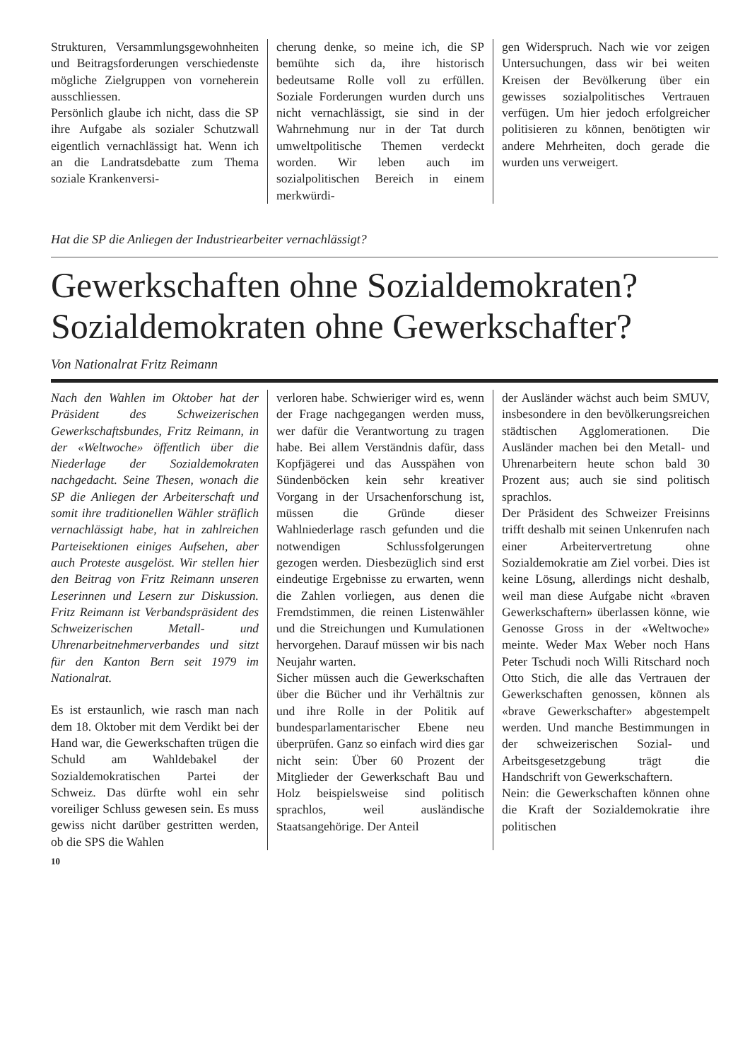Strukturen, Versammlungsgewohnheiten und Beitragsforderungen verschiedenste mögliche Zielgruppen von vorneherein ausschliessen.
Persönlich glaube ich nicht, dass die SP ihre Aufgabe als sozialer Schutzwall eigentlich vernachlässigt hat. Wenn ich an die Landratsdebatte zum Thema soziale Krankenversi-
cherung denke, so meine ich, die SP bemühte sich da, ihre historisch bedeutsame Rolle voll zu erfüllen. Soziale Forderungen wurden durch uns nicht vernachlässigt, sie sind in der Wahrnehmung nur in der Tat durch umweltpolitische Themen verdeckt worden. Wir leben auch im sozialpolitischen Bereich in einem merkwürdi-
gen Widerspruch. Nach wie vor zeigen Untersuchungen, dass wir bei weiten Kreisen der Bevölkerung über ein gewisses sozialpolitisches Vertrauen verfügen. Um hier jedoch erfolgreicher politisieren zu können, benötigten wir andere Mehrheiten, doch gerade die wurden uns verweigert.
Hat die SP die Anliegen der Industriearbeiter vernachlässigt?
Gewerkschaften ohne Sozialdemokraten?
Sozialdemokraten ohne Gewerkschafter?
Von Nationalrat Fritz Reimann
Nach den Wahlen im Oktober hat der Präsident des Schweizerischen Gewerkschaftsbundes, Fritz Reimann, in der «Weltwoche» öffentlich über die Niederlage der Sozialdemokraten nachgedacht. Seine Thesen, wonach die SP die Anliegen der Arbeiterschaft und somit ihre traditionellen Wähler sträflich vernachlässigt habe, hat in zahlreichen Parteisektionen einiges Aufsehen, aber auch Proteste ausgelöst. Wir stellen hier den Beitrag von Fritz Reimann unseren Leserinnen und Lesern zur Diskussion. Fritz Reimann ist Verbandspräsident des Schweizerischen Metall- und Uhrenarbeitnehmerverbandes und sitzt für den Kanton Bern seit 1979 im Nationalrat.
Es ist erstaunlich, wie rasch man nach dem 18. Oktober mit dem Verdikt bei der Hand war, die Gewerkschaften trügen die Schuld am Wahldebakel der Sozialdemokratischen Partei der Schweiz. Das dürfte wohl ein sehr voreiliger Schluss gewesen sein. Es muss gewiss nicht darüber gestritten werden, ob die SPS die Wahlen
verloren habe. Schwieriger wird es, wenn der Frage nachgegangen werden muss, wer dafür die Verantwortung zu tragen habe. Bei allem Verständnis dafür, dass Kopfjägerei und das Ausspähen von Sündenböcken kein sehr kreativer Vorgang in der Ursachenforschung ist, müssen die Gründe dieser Wahlniederlage rasch gefunden und die notwendigen Schlussfolgerungen gezogen werden. Diesbezüglich sind erst eindeutige Ergebnisse zu erwarten, wenn die Zahlen vorliegen, aus denen die Fremdstimmen, die reinen Listenwähler und die Streichungen und Kumulationen hervorgehen. Darauf müssen wir bis nach Neujahr warten.
Sicher müssen auch die Gewerkschaften über die Bücher und ihr Verhältnis zur und ihre Rolle in der Politik auf bundesparlamentarischer Ebene neu überprüfen. Ganz so einfach wird dies gar nicht sein: Über 60 Prozent der Mitglieder der Gewerkschaft Bau und Holz beispielsweise sind politisch sprachlos, weil ausländische Staatsangehörige. Der Anteil
der Ausländer wächst auch beim SMUV, insbesondere in den bevölkerungsreichen städtischen Agglomerationen. Die Ausländer machen bei den Metall- und Uhrenarbeitern heute schon bald 30 Prozent aus; auch sie sind politisch sprachlos.
Der Präsident des Schweizer Freisinns trifft deshalb mit seinen Unkenrufen nach einer Arbeitervertretung ohne Sozialdemokratie am Ziel vorbei. Dies ist keine Lösung, allerdings nicht deshalb, weil man diese Aufgabe nicht «braven Gewerkschaftern» überlassen könne, wie Genosse Gross in der «Weltwoche» meinte. Weder Max Weber noch Hans Peter Tschudi noch Willi Ritschard noch Otto Stich, die alle das Vertrauen der Gewerkschaften genossen, können als «brave Gewerkschafter» abgestempelt werden. Und manche Bestimmungen in der schweizerischen Sozial- und Arbeitsgesetzgebung trägt die Handschrift von Gewerkschaftern.
Nein: die Gewerkschaften können ohne die Kraft der Sozialdemokratie ihre politischen
10